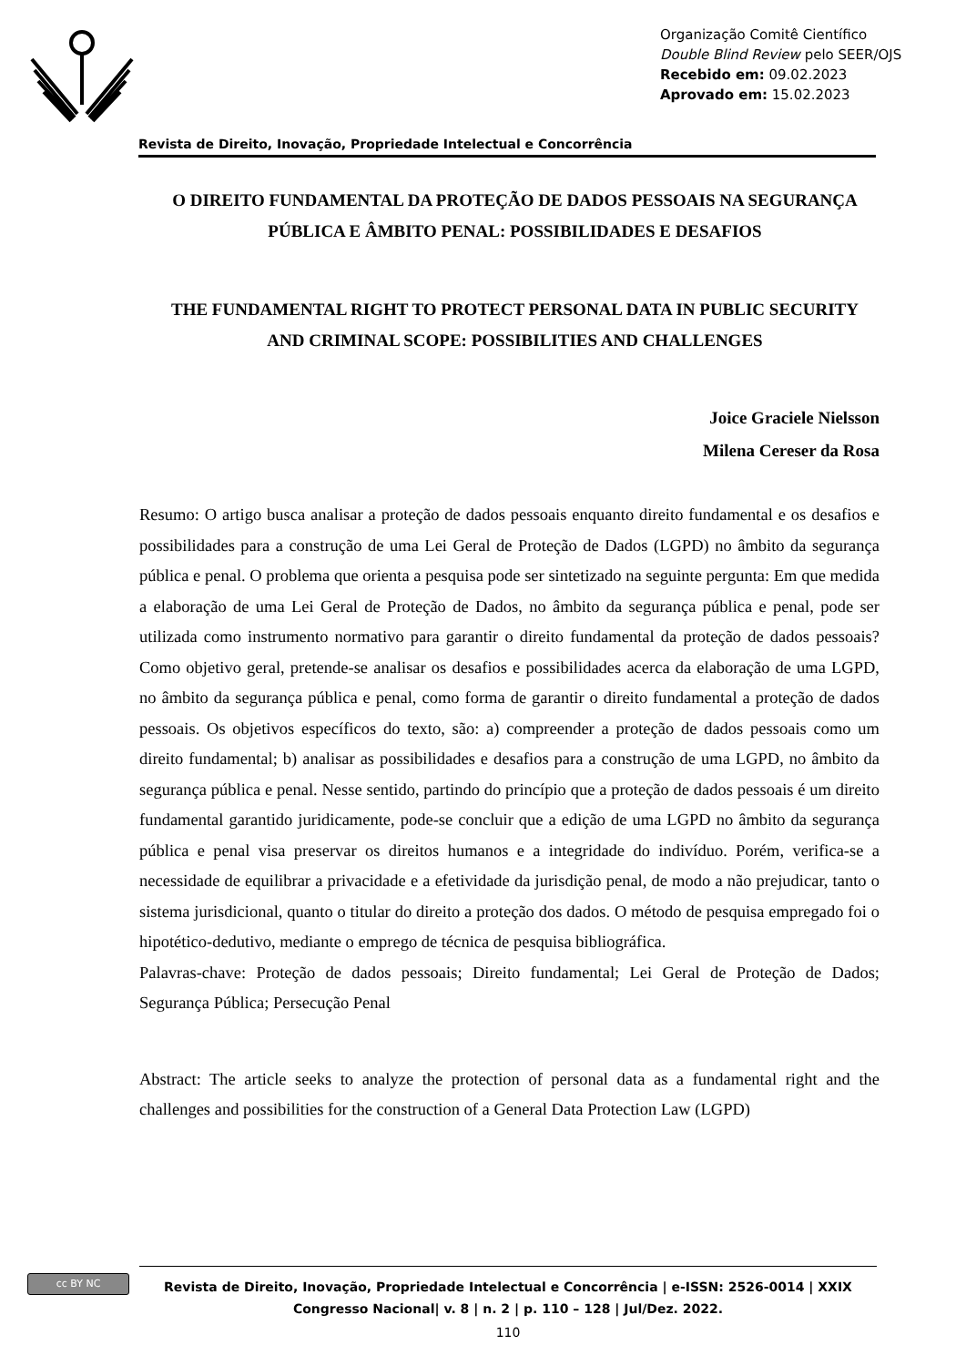Organização Comitê Científico
Double Blind Review pelo SEER/OJS
Recebido em: 09.02.2023
Aprovado em: 15.02.2023
Revista de Direito, Inovação, Propriedade Intelectual e Concorrência
O DIREITO FUNDAMENTAL DA PROTEÇÃO DE DADOS PESSOAIS NA SEGURANÇA PÚBLICA E ÂMBITO PENAL: POSSIBILIDADES E DESAFIOS
THE FUNDAMENTAL RIGHT TO PROTECT PERSONAL DATA IN PUBLIC SECURITY AND CRIMINAL SCOPE: POSSIBILITIES AND CHALLENGES
Joice Graciele Nielsson
Milena Cereser da Rosa
Resumo: O artigo busca analisar a proteção de dados pessoais enquanto direito fundamental e os desafios e possibilidades para a construção de uma Lei Geral de Proteção de Dados (LGPD) no âmbito da segurança pública e penal. O problema que orienta a pesquisa pode ser sintetizado na seguinte pergunta: Em que medida a elaboração de uma Lei Geral de Proteção de Dados, no âmbito da segurança pública e penal, pode ser utilizada como instrumento normativo para garantir o direito fundamental da proteção de dados pessoais? Como objetivo geral, pretende-se analisar os desafios e possibilidades acerca da elaboração de uma LGPD, no âmbito da segurança pública e penal, como forma de garantir o direito fundamental a proteção de dados pessoais. Os objetivos específicos do texto, são: a) compreender a proteção de dados pessoais como um direito fundamental; b) analisar as possibilidades e desafios para a construção de uma LGPD, no âmbito da segurança pública e penal. Nesse sentido, partindo do princípio que a proteção de dados pessoais é um direito fundamental garantido juridicamente, pode-se concluir que a edição de uma LGPD no âmbito da segurança pública e penal visa preservar os direitos humanos e a integridade do indivíduo. Porém, verifica-se a necessidade de equilibrar a privacidade e a efetividade da jurisdição penal, de modo a não prejudicar, tanto o sistema jurisdicional, quanto o titular do direito a proteção dos dados. O método de pesquisa empregado foi o hipotético-dedutivo, mediante o emprego de técnica de pesquisa bibliográfica.
Palavras-chave: Proteção de dados pessoais; Direito fundamental; Lei Geral de Proteção de Dados; Segurança Pública; Persecução Penal
Abstract: The article seeks to analyze the protection of personal data as a fundamental right and the challenges and possibilities for the construction of a General Data Protection Law (LGPD)
cc BY NC
Revista de Direito, Inovação, Propriedade Intelectual e Concorrência | e-ISSN: 2526-0014 | XXIX Congresso Nacional| v. 8 | n. 2 | p. 110 – 128 | Jul/Dez. 2022.
110